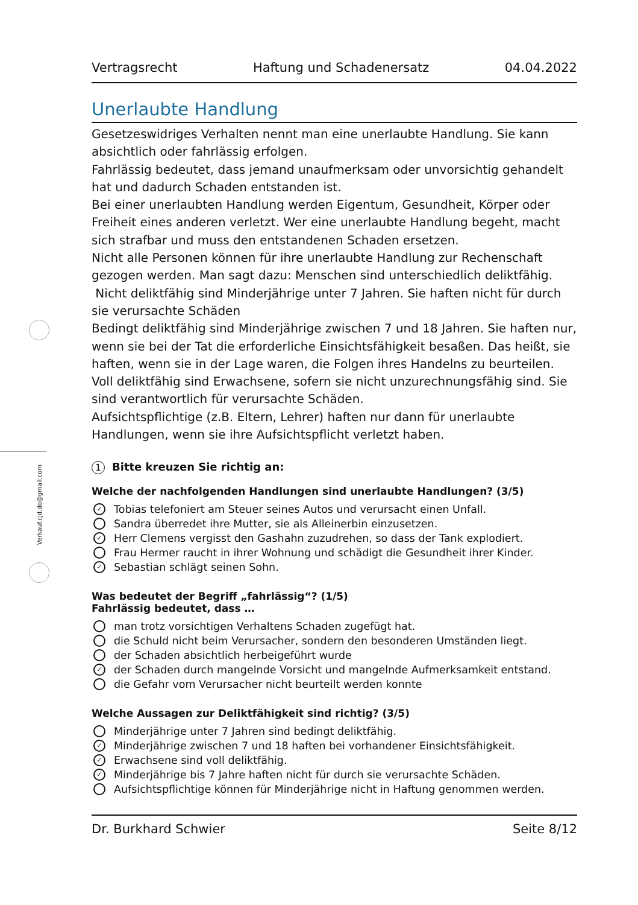Verkauf.cjd.do@gmail.com
Vertragsrecht Haftung und Schadenersatz 04.04.2022
Unerlaubte Handlung
Gesetzeswidriges Verhalten nennt man eine unerlaubte Handlung. Sie kann absichtlich oder fahrlässig erfolgen.
Fahrlässig bedeutet, dass jemand unaufmerksam oder unvorsichtig gehandelt hat und dadurch Schaden entstanden ist.
Bei einer unerlaubten Handlung werden Eigentum, Gesundheit, Körper oder Freiheit eines anderen verletzt. Wer eine unerlaubte Handlung begeht, macht sich strafbar und muss den entstandenen Schaden ersetzen.
Nicht alle Personen können für ihre unerlaubte Handlung zur Rechenschaft gezogen werden. Man sagt dazu: Menschen sind unterschiedlich deliktfähig.
Nicht deliktfähig sind Minderjährige unter 7 Jahren. Sie haften nicht für durch sie verursachte Schäden
Bedingt deliktfähig sind Minderjährige zwischen 7 und 18 Jahren. Sie haften nur, wenn sie bei der Tat die erforderliche Einsichtsfähigkeit besaßen. Das heißt, sie haften, wenn sie in der Lage waren, die Folgen ihres Handelns zu beurteilen.
Voll deliktfähig sind Erwachsene, sofern sie nicht unzurechnungsfähig sind. Sie sind verantwortlich für verursachte Schäden.
Aufsichtspflichtige (z.B. Eltern, Lehrer) haften nur dann für unerlaubte Handlungen, wenn sie ihre Aufsichtspflicht verletzt haben.
1 Bitte kreuzen Sie richtig an:
Welche der nachfolgenden Handlungen sind unerlaubte Handlungen? (3/5)
✓ Tobias telefoniert am Steuer seines Autos und verursacht einen Unfall.
Sandra überredet ihre Mutter, sie als Alleinerbin einzusetzen.
✓ Herr Clemens vergisst den Gashahn zuzudrehen, so dass der Tank explodiert.
Frau Hermer raucht in ihrer Wohnung und schädigt die Gesundheit ihrer Kinder.
✓ Sebastian schlägt seinen Sohn.
Was bedeutet der Begriff „fahrlässig“? (1/5)
Fahrlässig bedeutet, dass …
man trotz vorsichtigen Verhaltens Schaden zugefügt hat.
die Schuld nicht beim Verursacher, sondern den besonderen Umständen liegt.
der Schaden absichtlich herbeigeführt wurde
✓ der Schaden durch mangelnde Vorsicht und mangelnde Aufmerksamkeit entstand.
die Gefahr vom Verursacher nicht beurteilt werden konnte
Welche Aussagen zur Deliktfähigkeit sind richtig? (3/5)
Minderjährige unter 7 Jahren sind bedingt deliktfähig.
✓ Minderjährige zwischen 7 und 18 haften bei vorhandener Einsichtsfähigkeit.
✓ Erwachsene sind voll deliktfähig.
✓ Minderjährige bis 7 Jahre haften nicht für durch sie verursachte Schäden.
Aufsichtspflichtige können für Minderjährige nicht in Haftung genommen werden.
Dr. Burkhard Schwier Seite 8/12